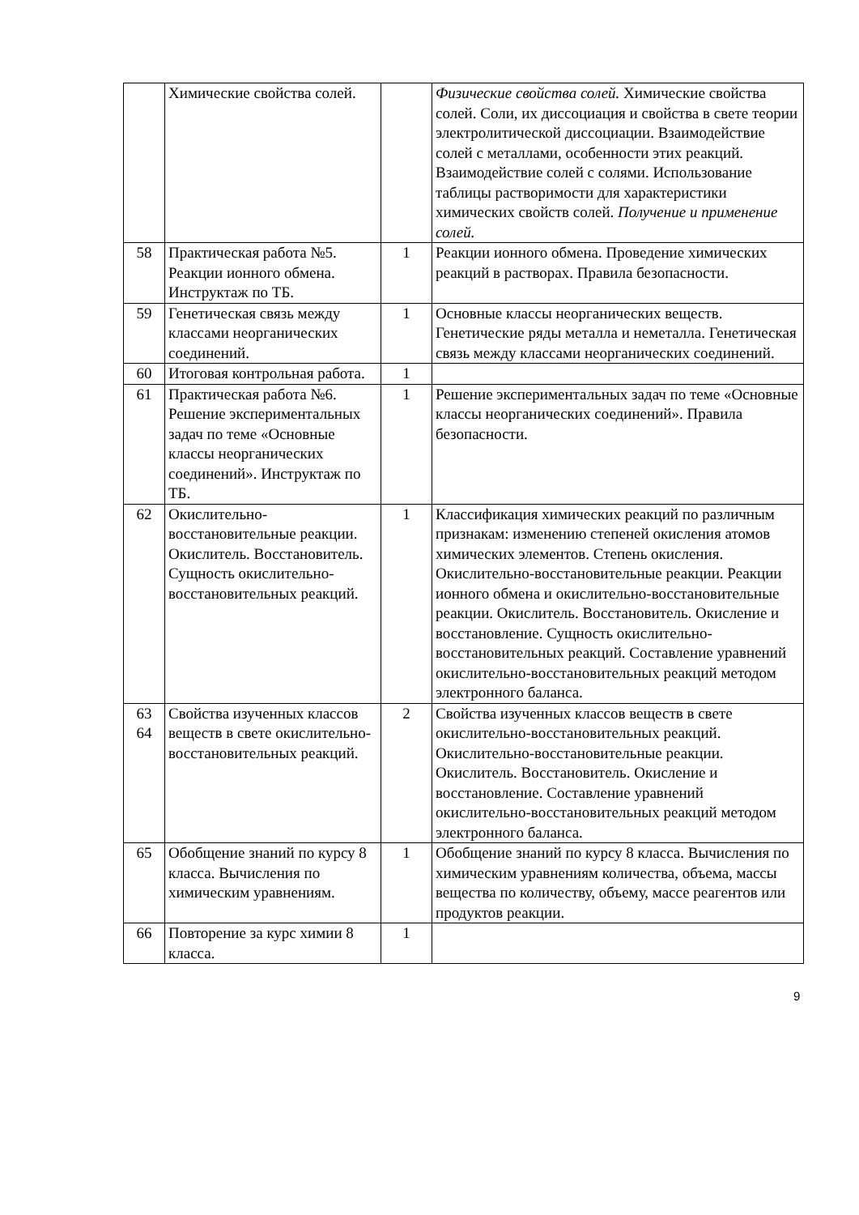| | Химические свойства солей. | | Физические свойства солей. Химические свойства солей. Соли, их диссоциация и свойства в свете теории электролитической диссоциации. Взаимодействие солей с металлами, особенности этих реакций. Взаимодействие солей с солями. Использование таблицы растворимости для характеристики химических свойств солей. Получение и применение солей. |
| 58 | Практическая работа №5. Реакции ионного обмена. Инструктаж по ТБ. | 1 | Реакции ионного обмена. Проведение химических реакций в растворах. Правила безопасности. |
| 59 | Генетическая связь между классами неорганических соединений. | 1 | Основные классы неорганических веществ. Генетические ряды металла и неметалла. Генетическая связь между классами неорганических соединений. |
| 60 | Итоговая контрольная работа. | 1 | |
| 61 | Практическая работа №6. Решение экспериментальных задач по теме «Основные классы неорганических соединений». Инструктаж по ТБ. | 1 | Решение экспериментальных задач по теме «Основные классы неорганических соединений». Правила безопасности. |
| 62 | Окислительно-восстановительные реакции. Окислитель. Восстановитель. Сущность окислительно-восстановительных реакций. | 1 | Классификация химических реакций по различным признакам: изменению степеней окисления атомов химических элементов. Степень окисления. Окислительно-восстановительные реакции. Реакции ионного обмена и окислительно-восстановительные реакции. Окислитель. Восстановитель. Окисление и восстановление. Сущность окислительно-восстановительных реакций. Составление уравнений окислительно-восстановительных реакций методом электронного баланса. |
| 63 64 | Свойства изученных классов веществ в свете окислительно-восстановительных реакций. | 2 | Свойства изученных классов веществ в свете окислительно-восстановительных реакций. Окислительно-восстановительные реакции. Окислитель. Восстановитель. Окисление и восстановление. Составление уравнений окислительно-восстановительных реакций методом электронного баланса. |
| 65 | Обобщение знаний по курсу 8 класса. Вычисления по химическим уравнениям. | 1 | Обобщение знаний по курсу 8 класса. Вычисления по химическим уравнениям количества, объема, массы вещества по количеству, объему, массе реагентов или продуктов реакции. |
| 66 | Повторение за курс химии 8 класса. | 1 | |
9